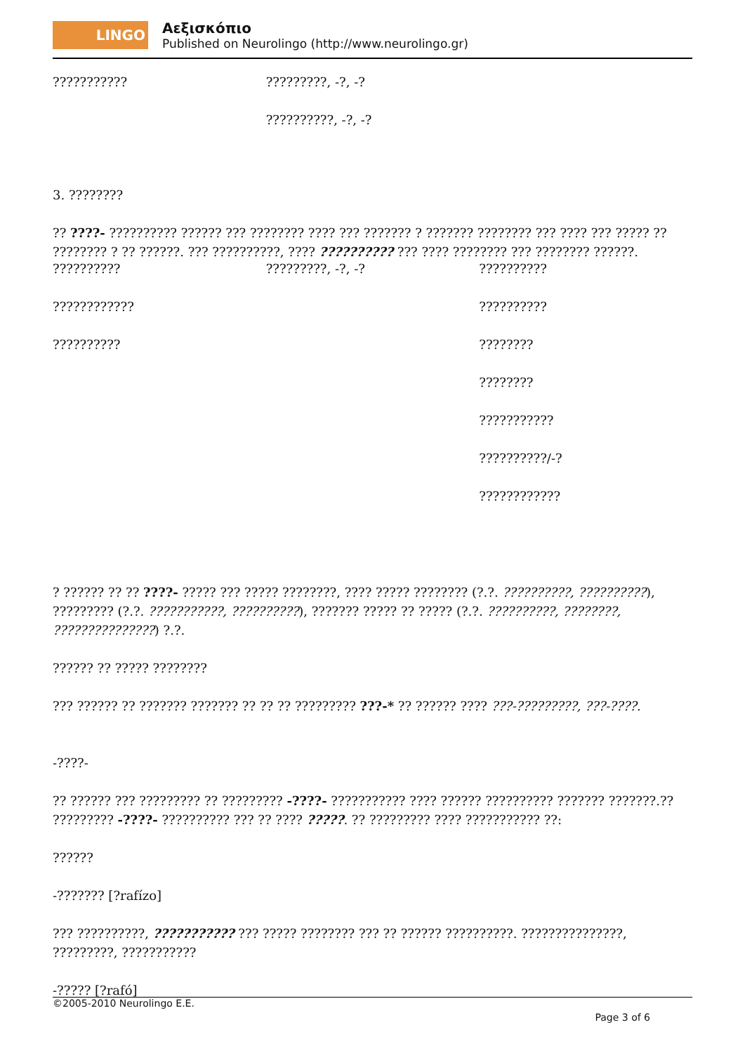LINGO
Αεξισκόπιο
Published on Neurolingo (http://www.neurolingo.gr)
| ??????????? | ?????????, -?, -? | |
| | ??????????, -?, -? | |
3. ????????
?? ????- ?????????? ?????? ??? ???????? ???? ??? ??????? ? ??????? ???????? ??? ???? ??? ????? ?? ???????? ? ?? ??????. ??? ??????????, ???? ?????????? ??? ???? ???????? ??? ???????? ??????.
| ?????????? | ?????????, -?, -? | ?????????? |
| ???????????? | | ?????????? |
| ?????????? | | ???????? |
| | | ???????? |
| | | ??????????? |
| | | ??????????/-? |
| | | ???????????? |
? ?????? ?? ?? ????- ????? ??? ????? ????????, ???? ????? ???????? (?.?. ??????????, ??????????), ????????? (?.?. ???????????, ??????????), ??????? ????? ?? ????? (?.?. ??????????, ????????, ???????????????) ?.?.
?????? ?? ????? ????????
??? ?????? ?? ??????? ??????? ?? ?? ?? ????????? ???-* ?? ?????? ???? ???-?????????, ???-????.
-????-
?? ?????? ??? ????????? ?? ????????? -????- ??????????? ???? ?????? ?????????? ??????? ???????.?? ????????? -????- ?????????? ??? ?? ???? ?????. ?? ????????? ???? ??????????? ??:
??????
-??????? [?rafízo]
??? ??????????, ??????????? ??? ????? ???????? ??? ?? ?????? ??????????. ???????????????, ?????????, ???????????
-????? [?rafó]
©2005-2010 Neurolingo E.E.
Page 3 of 6